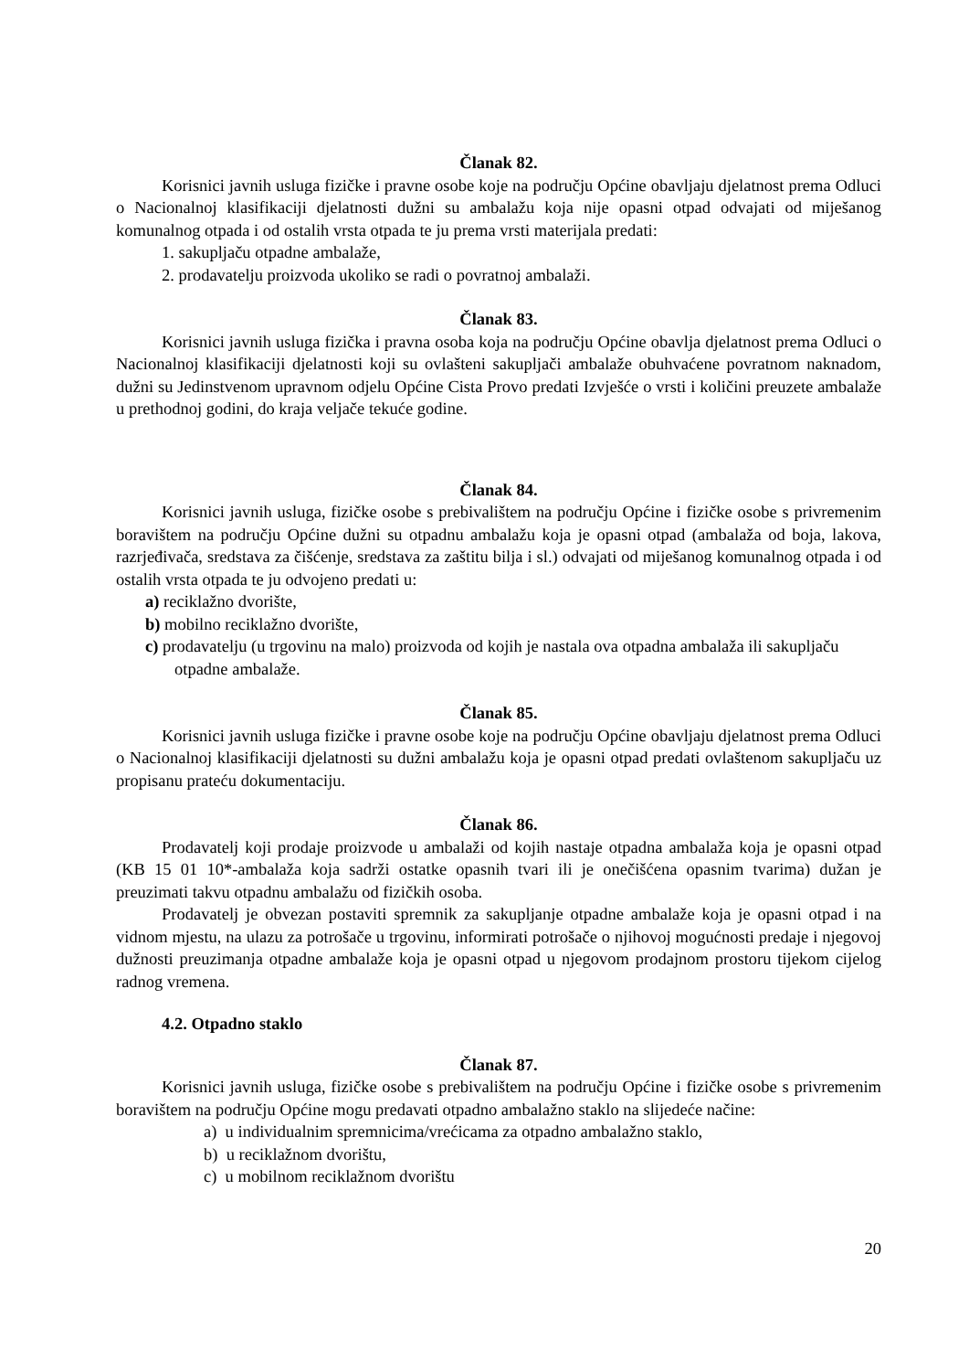Članak 82.
Korisnici javnih usluga fizičke i pravne osobe koje na području Općine obavljaju djelatnost prema Odluci o Nacionalnoj klasifikaciji djelatnosti dužni su ambalažu koja nije opasni otpad odvajati od miješanog komunalnog otpada i od ostalih vrsta otpada te ju prema vrsti materijala predati:
1. sakupljaču otpadne ambalaže,
2. prodavatelju proizvoda ukoliko se radi o povratnoj ambalaži.
Članak 83.
Korisnici javnih usluga fizička i pravna osoba koja na području Općine obavlja djelatnost prema Odluci o Nacionalnoj klasifikaciji djelatnosti koji su ovlašteni sakupljači ambalaže obuhvaćene povratnom naknadom, dužni su Jedinstvenom upravnom odjelu Općine Cista Provo predati Izvješće o vrsti i količini preuzete ambalaže u prethodnoj godini, do kraja veljače tekuće godine.
Članak 84.
Korisnici javnih usluga, fizičke osobe s prebivalištem na području Općine i fizičke osobe s privremenim boravištem na području Općine dužni su otpadnu ambalažu koja je opasni otpad (ambalaža od boja, lakova, razrjeđivača, sredstava za čišćenje, sredstava za zaštitu bilja i sl.) odvajati od miješanog komunalnog otpada i od ostalih vrsta otpada te ju odvojeno predati u:
a) reciklažno dvorište,
b) mobilno reciklažno dvorište,
c) prodavatelju (u trgovinu na malo) proizvoda od kojih je nastala ova otpadna ambalaža ili sakupljaču otpadne ambalaže.
Članak 85.
Korisnici javnih usluga fizičke i pravne osobe koje na području Općine obavljaju djelatnost prema Odluci o Nacionalnoj klasifikaciji djelatnosti su dužni ambalažu koja je opasni otpad predati ovlaštenom sakupljaču uz propisanu prateću dokumentaciju.
Članak 86.
Prodavatelj koji prodaje proizvode u ambalaži od kojih nastaje otpadna ambalaža koja je opasni otpad (KB 15 01 10*-ambalaža koja sadrži ostatke opasnih tvari ili je onečišćena opasnim tvarima) dužan je preuzimati takvu otpadnu ambalažu od fizičkih osoba.
Prodavatelj je obvezan postaviti spremnik za sakupljanje otpadne ambalaže koja je opasni otpad i na vidnom mjestu, na ulazu za potrošače u trgovinu, informirati potrošače o njihovoj mogućnosti predaje i njegovoj dužnosti preuzimanja otpadne ambalaže koja je opasni otpad u njegovom prodajnom prostoru tijekom cijelog radnog vremena.
4.2. Otpadno staklo
Članak 87.
Korisnici javnih usluga, fizičke osobe s prebivalištem na području Općine i fizičke osobe s privremenim boravištem na području Općine mogu predavati otpadno ambalažno staklo na slijedeće načine:
a) u individualnim spremnicima/vrećicama za otpadno ambalažno staklo,
b) u reciklažnom dvorištu,
c) u mobilnom reciklažnom dvorištu
20